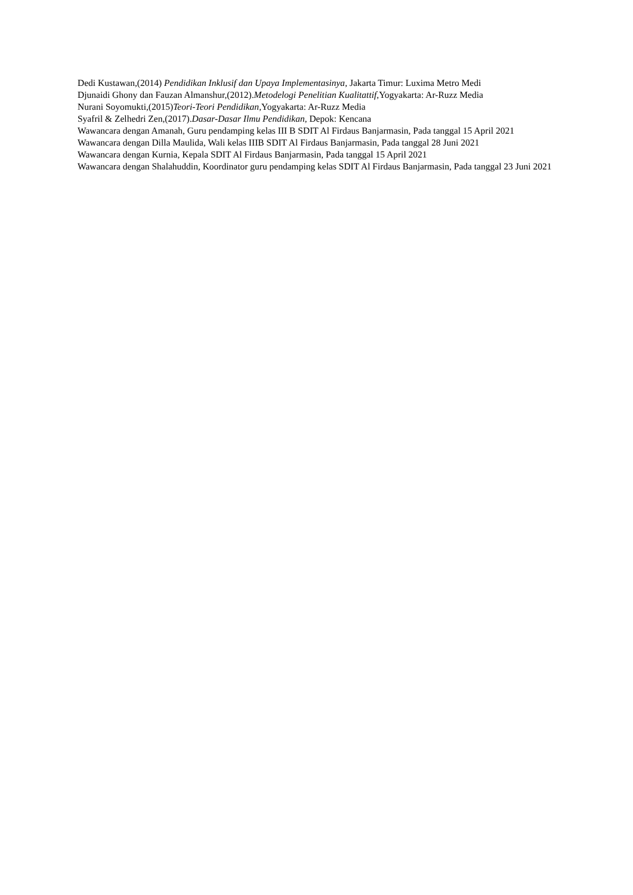Dedi Kustawan,(2014) Pendidikan Inklusif dan Upaya Implementasinya, Jakarta Timur: Luxima Metro Medi
Djunaidi Ghony dan Fauzan Almanshur,(2012).Metodelogi Penelitian Kualitattif,Yogyakarta: Ar-Ruzz Media
Nurani Soyomukti,(2015)Teori-Teori Pendidikan,Yogyakarta: Ar-Ruzz Media
Syafril & Zelhedri Zen,(2017).Dasar-Dasar Ilmu Pendidikan, Depok: Kencana
Wawancara dengan Amanah, Guru pendamping kelas III B SDIT Al Firdaus Banjarmasin, Pada tanggal 15 April 2021
Wawancara dengan Dilla Maulida, Wali kelas IIIB SDIT Al Firdaus Banjarmasin, Pada tanggal 28 Juni 2021
Wawancara dengan Kurnia, Kepala SDIT Al Firdaus Banjarmasin, Pada tanggal 15 April 2021
Wawancara dengan Shalahuddin, Koordinator guru pendamping kelas SDIT Al Firdaus Banjarmasin, Pada tanggal 23 Juni 2021